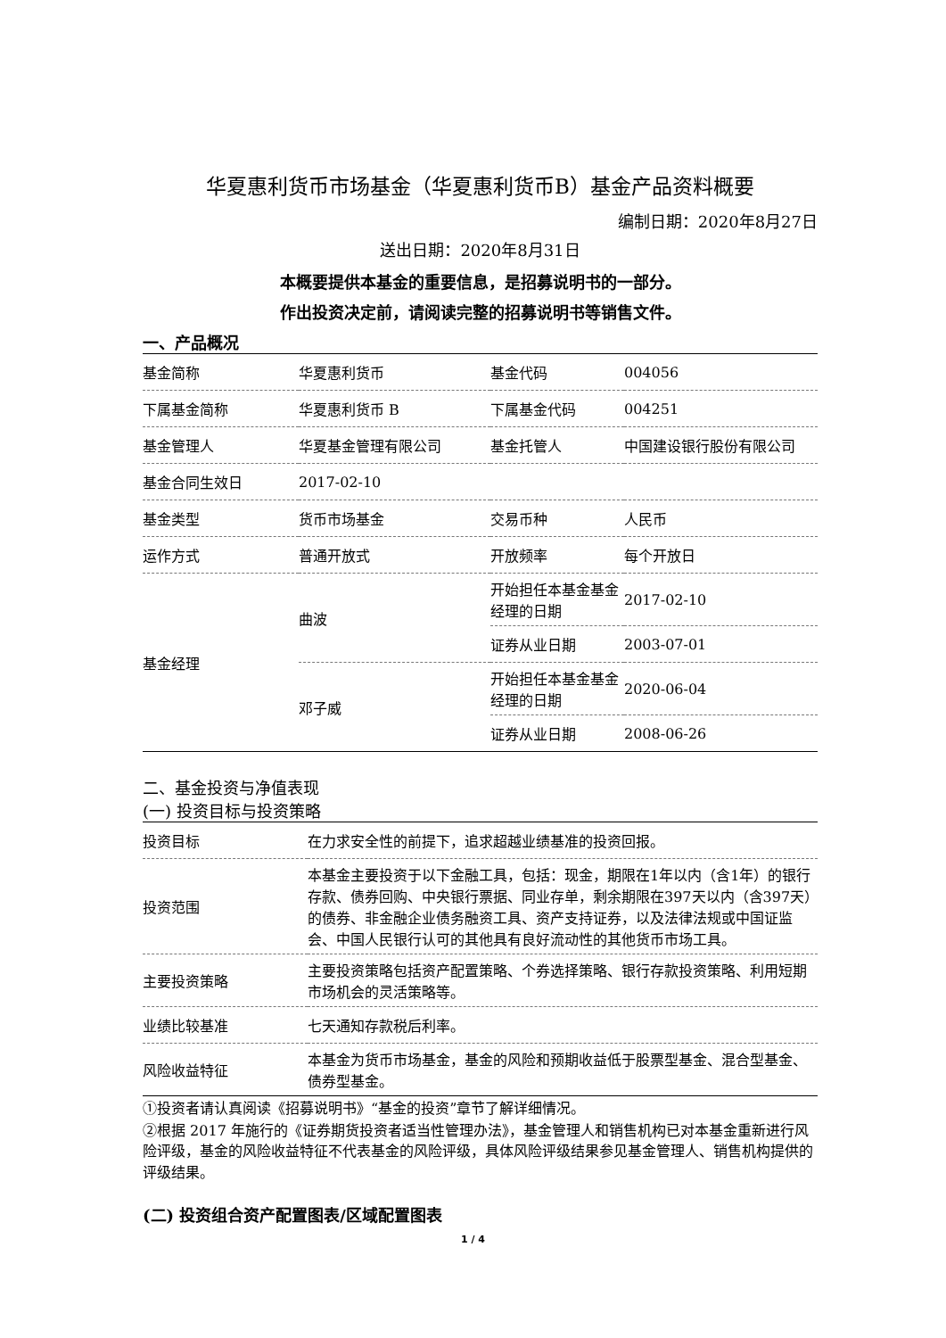华夏惠利货币市场基金（华夏惠利货币B）基金产品资料概要
编制日期：2020年8月27日
送出日期：2020年8月31日
本概要提供本基金的重要信息，是招募说明书的一部分。
作出投资决定前，请阅读完整的招募说明书等销售文件。
一、产品概况
| 基金简称 | 华夏惠利货币 | 基金代码 | 004056 |
| 下属基金简称 | 华夏惠利货币 B | 下属基金代码 | 004251 |
| 基金管理人 | 华夏基金管理有限公司 | 基金托管人 | 中国建设银行股份有限公司 |
| 基金合同生效日 | 2017-02-10 | | |
| 基金类型 | 货币市场基金 | 交易币种 | 人民币 |
| 运作方式 | 普通开放式 | 开放频率 | 每个开放日 |
| 基金经理 | 曲波 | 开始担任本基金基金经理的日期 | 2017-02-10 |
| | | 证券从业日期 | 2003-07-01 |
| | 邓子威 | 开始担任本基金基金经理的日期 | 2020-06-04 |
| | | 证券从业日期 | 2008-06-26 |
二、基金投资与净值表现
(一) 投资目标与投资策略
| 投资目标 | 在力求安全性的前提下，追求超越业绩基准的投资回报。 |
| 投资范围 | 本基金主要投资于以下金融工具，包括：现金，期限在1年以内（含1年）的银行存款、债券回购、中央银行票据、同业存单，剩余期限在397天以内（含397天）的债券、非金融企业债务融资工具、资产支持证券，以及法律法规或中国证监会、中国人民银行认可的其他具有良好流动性的其他货币市场工具。 |
| 主要投资策略 | 主要投资策略包括资产配置策略、个券选择策略、银行存款投资策略、利用短期市场机会的灵活策略等。 |
| 业绩比较基准 | 七天通知存款税后利率。 |
| 风险收益特征 | 本基金为货币市场基金，基金的风险和预期收益低于股票型基金、混合型基金、债券型基金。 |
①投资者请认真阅读《招募说明书》“基金的投资”章节了解详细情况。
②根据 2017 年施行的《证券期货投资者适当性管理办法》，基金管理人和销售机构已对本基金重新进行风险评级，基金的风险收益特征不代表基金的风险评级，具体风险评级结果参见基金管理人、销售机构提供的评级结果。
(二) 投资组合资产配置图表/区域配置图表
1 / 4